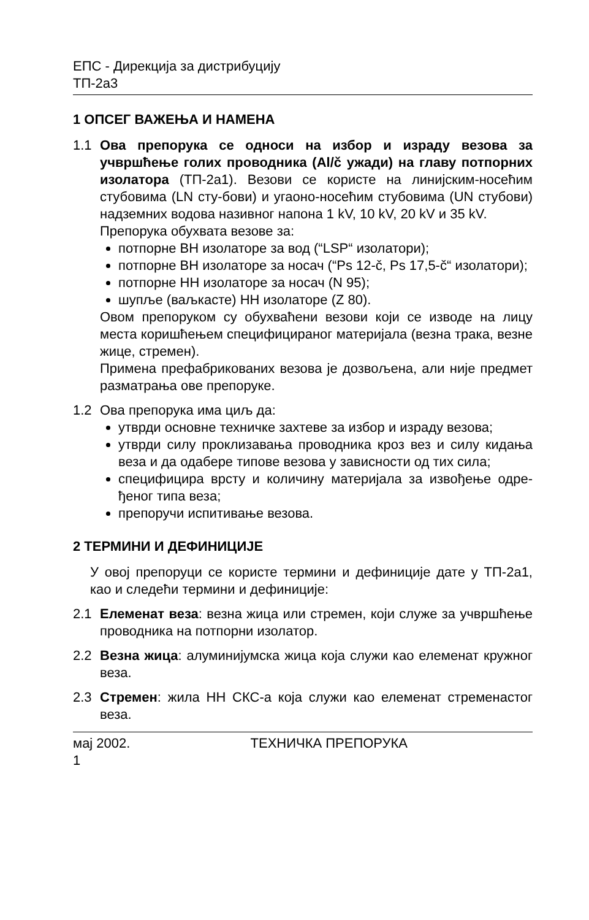ЕПС - Дирекција за дистрибуцију
ТП-2а3
1 ОПСЕГ ВАЖЕЊА И НАМЕНА
1.1 Ова препорука се односи на избор и израду везова за учвршћење голих проводника (Al/č ужади) на главу потпорних изолатора (ТП-2а1). Везови се користе на линијским-носећим стубовима (LN сту-бови) и угаоно-носећим стубовима (UN стубови) надземних водова називног напона 1 kV, 10 kV, 20 kV и 35 kV.
Препорука обухвата везове за:
потпорне ВН изолаторе за вод (“LSP“ изолатори);
потпорне ВН изолаторе за носач (“Ps 12-č, Ps 17,5-č“ изолатори);
потпорне НН изолаторе за носач (N 95);
шупље (ваљкасте) НН изолаторе (Z 80).
Овом препоруком су обухваћени везови који се изводе на лицу места коришћењем специфицираног материјала (везна трака, везне жице, стремен).
Примена префабрикованих везова је дозвољена, али није предмет разматрања ове препоруке.
1.2 Ова препорука има циљ да:
утврди основне техничке захтеве за избор и израду везова;
утврди силу проклизавања проводника кроз вез и силу кидања веза и да одабере типове везова у зависности од тих сила;
специфицира врсту и количину материјала за извођење одре-ђеног типа веза;
препоручи испитивање везова.
2 ТЕРМИНИ И ДЕФИНИЦИЈЕ
У овој препоруци се користе термини и дефиниције дате у ТП-2а1, као и следећи термини и дефиниције:
2.1 Елеменат веза: везна жица или стремен, који служе за учвршћење проводника на потпорни изолатор.
2.2 Везна жица: алуминијумска жица која служи као елеменат кружног веза.
2.3 Стремен: жила НН СКС-а која служи као елеменат стременастог веза.
мај 2002. ТЕХНИЧКА ПРЕПОРУКА
1